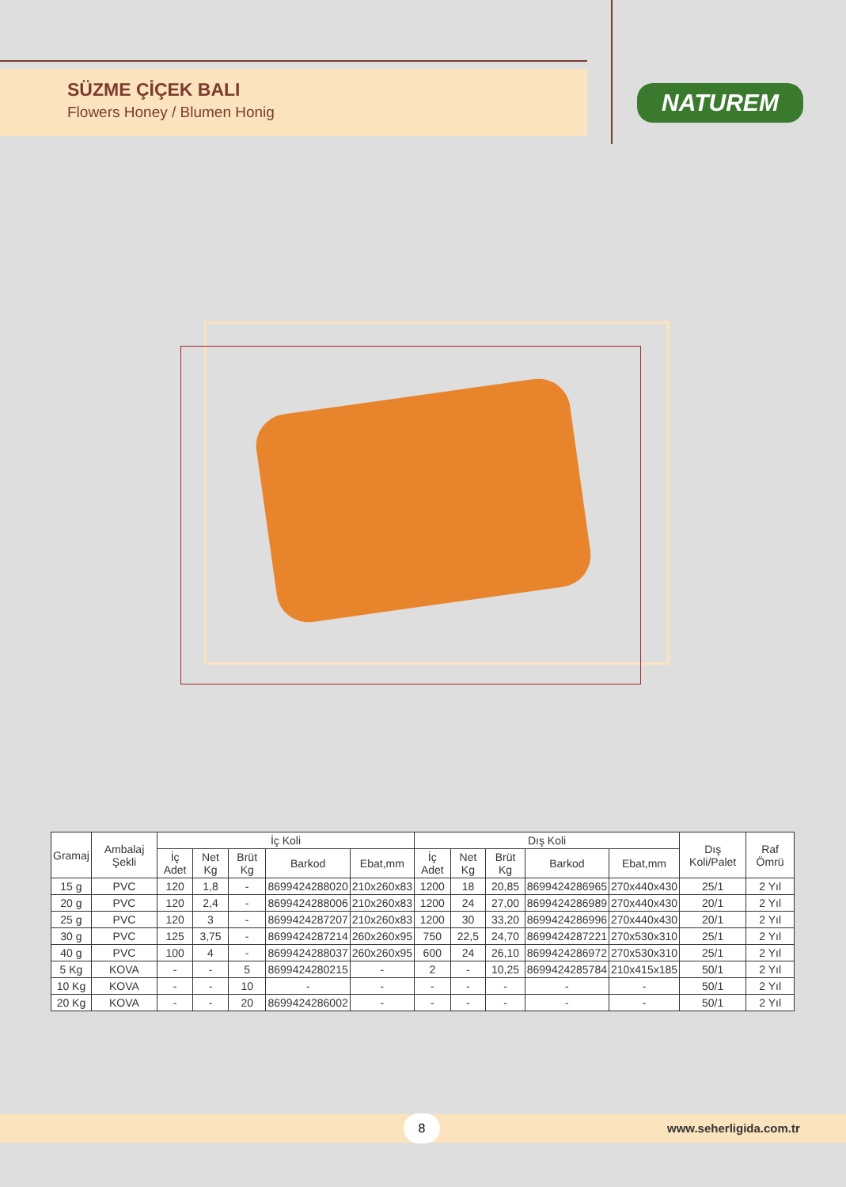SÜZME ÇİÇEK BALI
Flowers Honey / Blumen Honig
NATUREM
| Gramaj | Ambalaj Şekli | İç Koli | | | | | Dış Koli | | | | | Dış Koli/Palet | Raf Ömrü |
| --- | --- | --- | --- | --- | --- | --- | --- | --- | --- | --- | --- | --- | --- |
| | | İç Adet | Net Kg | Brüt Kg | Barkod | Ebat,mm | İç Adet | Net Kg | Brüt Kg | Barkod | Ebat,mm | | |
| 15 g | PVC | 120 | 1,8 | - | 8699424288020 | 210x260x83 | 1200 | 18 | 20,85 | 8699424286965 | 270x440x430 | 25/1 | 2 Yıl |
| 20 g | PVC | 120 | 2,4 | - | 8699424288006 | 210x260x83 | 1200 | 24 | 27,00 | 8699424286989 | 270x440x430 | 20/1 | 2 Yıl |
| 25 g | PVC | 120 | 3 | - | 8699424287207 | 210x260x83 | 1200 | 30 | 33,20 | 8699424286996 | 270x440x430 | 20/1 | 2 Yıl |
| 30 g | PVC | 125 | 3,75 | - | 8699424287214 | 260x260x95 | 750 | 22,5 | 24,70 | 8699424287221 | 270x530x310 | 25/1 | 2 Yıl |
| 40 g | PVC | 100 | 4 | - | 8699424288037 | 260x260x95 | 600 | 24 | 26,10 | 8699424286972 | 270x530x310 | 25/1 | 2 Yıl |
| 5 Kg | KOVA | - | - | 5 | 8699424280215 | - | 2 | - | 10,25 | 8699424285784 | 210x415x185 | 50/1 | 2 Yıl |
| 10 Kg | KOVA | - | - | 10 | - | - | - | - | - | - | - | 50/1 | 2 Yıl |
| 20 Kg | KOVA | - | - | 20 | 8699424286002 | - | - | - | - | - | - | 50/1 | 2 Yıl |
8 www.seherligida.com.tr